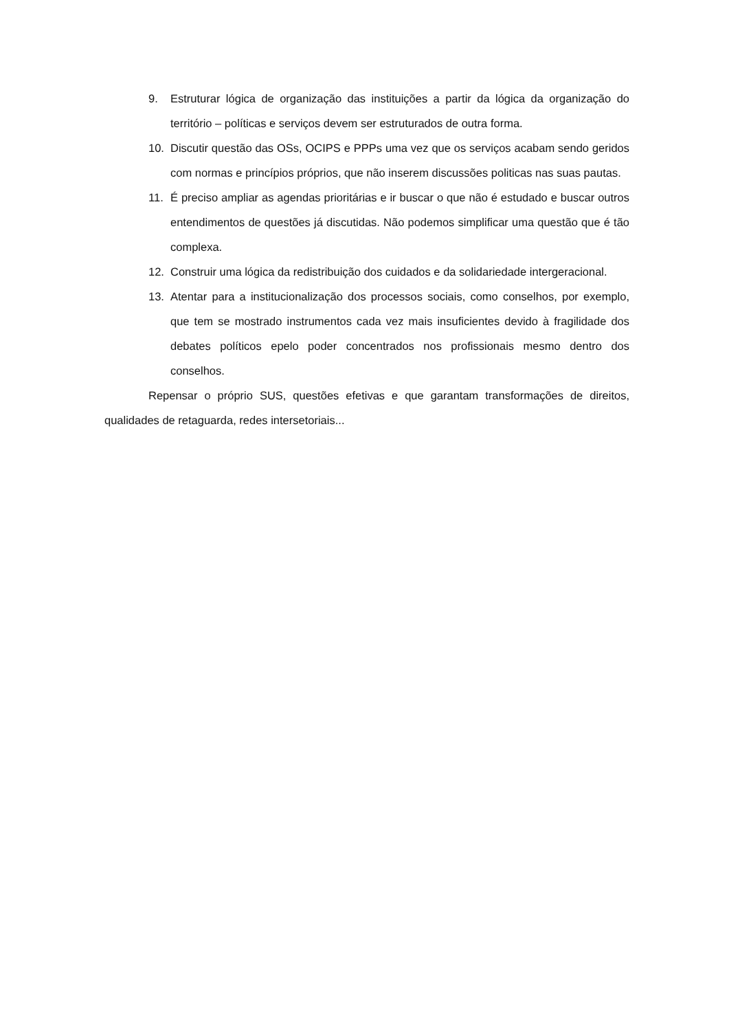9. Estruturar lógica de organização das instituições a partir da lógica da organização do território – políticas e serviços devem ser estruturados de outra forma.
10. Discutir questão das OSs, OCIPS e PPPs uma vez que os serviços acabam sendo geridos com normas e princípios próprios, que não inserem discussões politicas nas suas pautas.
11. É preciso ampliar as agendas prioritárias e ir buscar o que não é estudado e buscar outros entendimentos de questões já discutidas. Não podemos simplificar uma questão que é tão complexa.
12. Construir uma lógica da redistribuição dos cuidados e da solidariedade intergeracional.
13. Atentar para a institucionalização dos processos sociais, como conselhos, por exemplo, que tem se mostrado instrumentos cada vez mais insuficientes devido à fragilidade dos debates políticos epelo poder concentrados nos profissionais mesmo dentro dos conselhos.
Repensar o próprio SUS, questões efetivas e que garantam transformações de direitos, qualidades de retaguarda, redes intersetoriais...